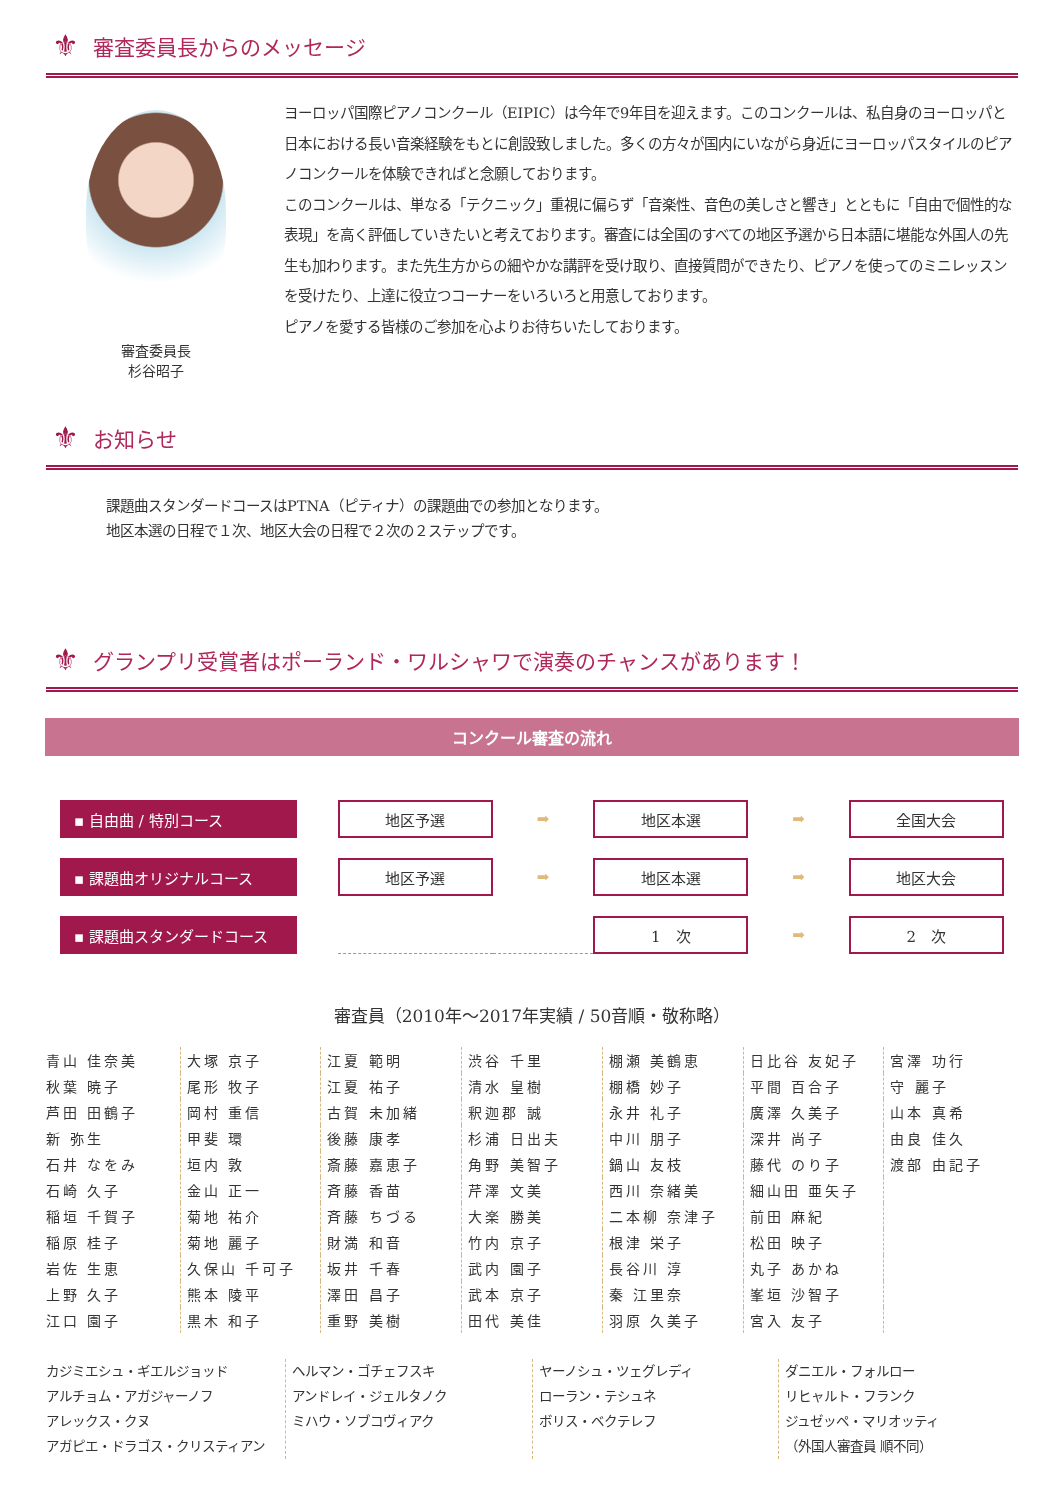⚜ 審査委員長からのメッセージ
審査委員長
杉谷昭子
ヨーロッパ国際ピアノコンクール（EIPIC）は今年で9年目を迎えます。このコンクールは、私自身のヨーロッパと日本における長い音楽経験をもとに創設致しました。多くの方々が国内にいながら身近にヨーロッパスタイルのピアノコンクールを体験できればと念願しております。
このコンクールは、単なる「テクニック」重視に偏らず「音楽性、音色の美しさと響き」とともに「自由で個性的な表現」を高く評価していきたいと考えております。審査には全国のすべての地区予選から日本語に堪能な外国人の先生も加わります。また先生方からの細やかな講評を受け取り、直接質問ができたり、ピアノを使ってのミニレッスンを受けたり、上達に役立つコーナーをいろいろと用意しております。
ピアノを愛する皆様のご参加を心よりお待ちいたしております。
⚜ お知らせ
課題曲スタンダードコースはPTNA（ピティナ）の課題曲での参加となります。
地区本選の日程で１次、地区大会の日程で２次の２ステップです。
⚜ グランプリ受賞者はポーランド・ワルシャワで演奏のチャンスがあります！
コンクール審査の流れ
| ▪ 自由曲 / 特別コース | | 地区予選 | ➡ | 地区本選 | ➡ | 全国大会 |
| ▪ 課題曲オリジナルコース | | 地区予選 | ➡ | 地区本選 | ➡ | 地区大会 |
| ▪ 課題曲スタンダードコース | | | | 1 次 | ➡ | 2 次 |
審査員（2010年～2017年実績 / 50音順・敬称略）
| 青山 佳奈美 | 大塚 京子 | 江夏 範明 | 渋谷 千里 | 棚瀬 美鶴恵 | 日比谷 友妃子 | 宮澤 功行 |
| 秋葉 暁子 | 尾形 牧子 | 江夏 祐子 | 清水 皇樹 | 棚橋 妙子 | 平間 百合子 | 守 麗子 |
| 芦田 田鶴子 | 岡村 重信 | 古賀 未加緒 | 釈迦郡 誠 | 永井 礼子 | 廣澤 久美子 | 山本 真希 |
| 新 弥生 | 甲斐 環 | 後藤 康孝 | 杉浦 日出夫 | 中川 朋子 | 深井 尚子 | 由良 佳久 |
| 石井 なをみ | 垣内 敦 | 斎藤 嘉恵子 | 角野 美智子 | 鍋山 友枝 | 藤代 のり子 | 渡部 由記子 |
| 石崎 久子 | 金山 正一 | 斉藤 香苗 | 芹澤 文美 | 西川 奈緒美 | 細山田 亜矢子 | |
| 稲垣 千賀子 | 菊地 祐介 | 斉藤 ちづる | 大楽 勝美 | 二本柳 奈津子 | 前田 麻紀 | |
| 稲原 桂子 | 菊地 麗子 | 財満 和音 | 竹内 京子 | 根津 栄子 | 松田 映子 | |
| 岩佐 生恵 | 久保山 千可子 | 坂井 千春 | 武内 園子 | 長谷川 淳 | 丸子 あかね | |
| 上野 久子 | 熊本 陵平 | 澤田 昌子 | 武本 京子 | 秦 江里奈 | 峯垣 沙智子 | |
| 江口 園子 | 黒木 和子 | 重野 美樹 | 田代 美佳 | 羽原 久美子 | 宮入 友子 | |
カジミエシュ・ギエルジョッド
アルチョム・アガジャーノフ
アレックス・クヌ
アガピエ・ドラゴス・クリスティアン
ヘルマン・ゴチェフスキ
アンドレイ・ジェルタノク
ミハウ・ソブコヴィアク
ヤーノシュ・ツェグレディ
ローラン・テシュネ
ボリス・ベクテレフ
ダニエル・フォルロー
リヒャルト・フランク
ジュゼッペ・マリオッティ
（外国人審査員 順不同）